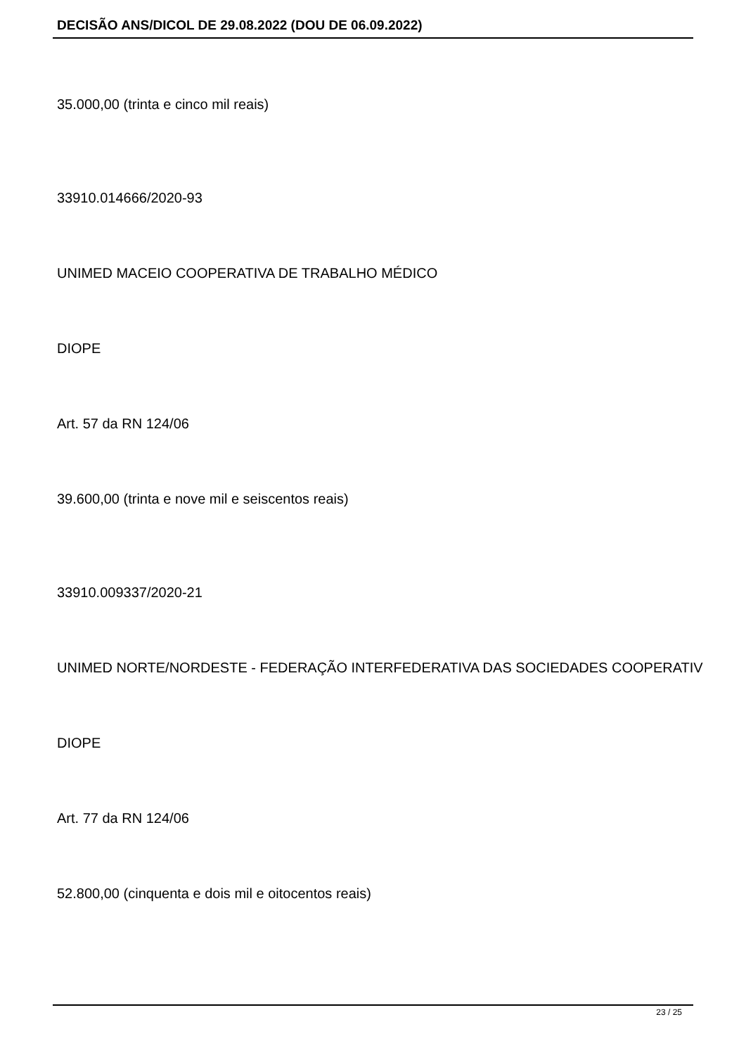DECISÃO ANS/DICOL DE 29.08.2022 (DOU DE 06.09.2022)
35.000,00 (trinta e cinco mil reais)
33910.014666/2020-93
UNIMED MACEIO COOPERATIVA DE TRABALHO MÉDICO
DIOPE
Art. 57 da RN 124/06
39.600,00 (trinta e nove mil e seiscentos reais)
33910.009337/2020-21
UNIMED NORTE/NORDESTE - FEDERAÇÃO INTERFEDERATIVA DAS SOCIEDADES COOPERATIV
DIOPE
Art. 77 da RN 124/06
52.800,00 (cinquenta e dois mil e oitocentos reais)
23 / 25